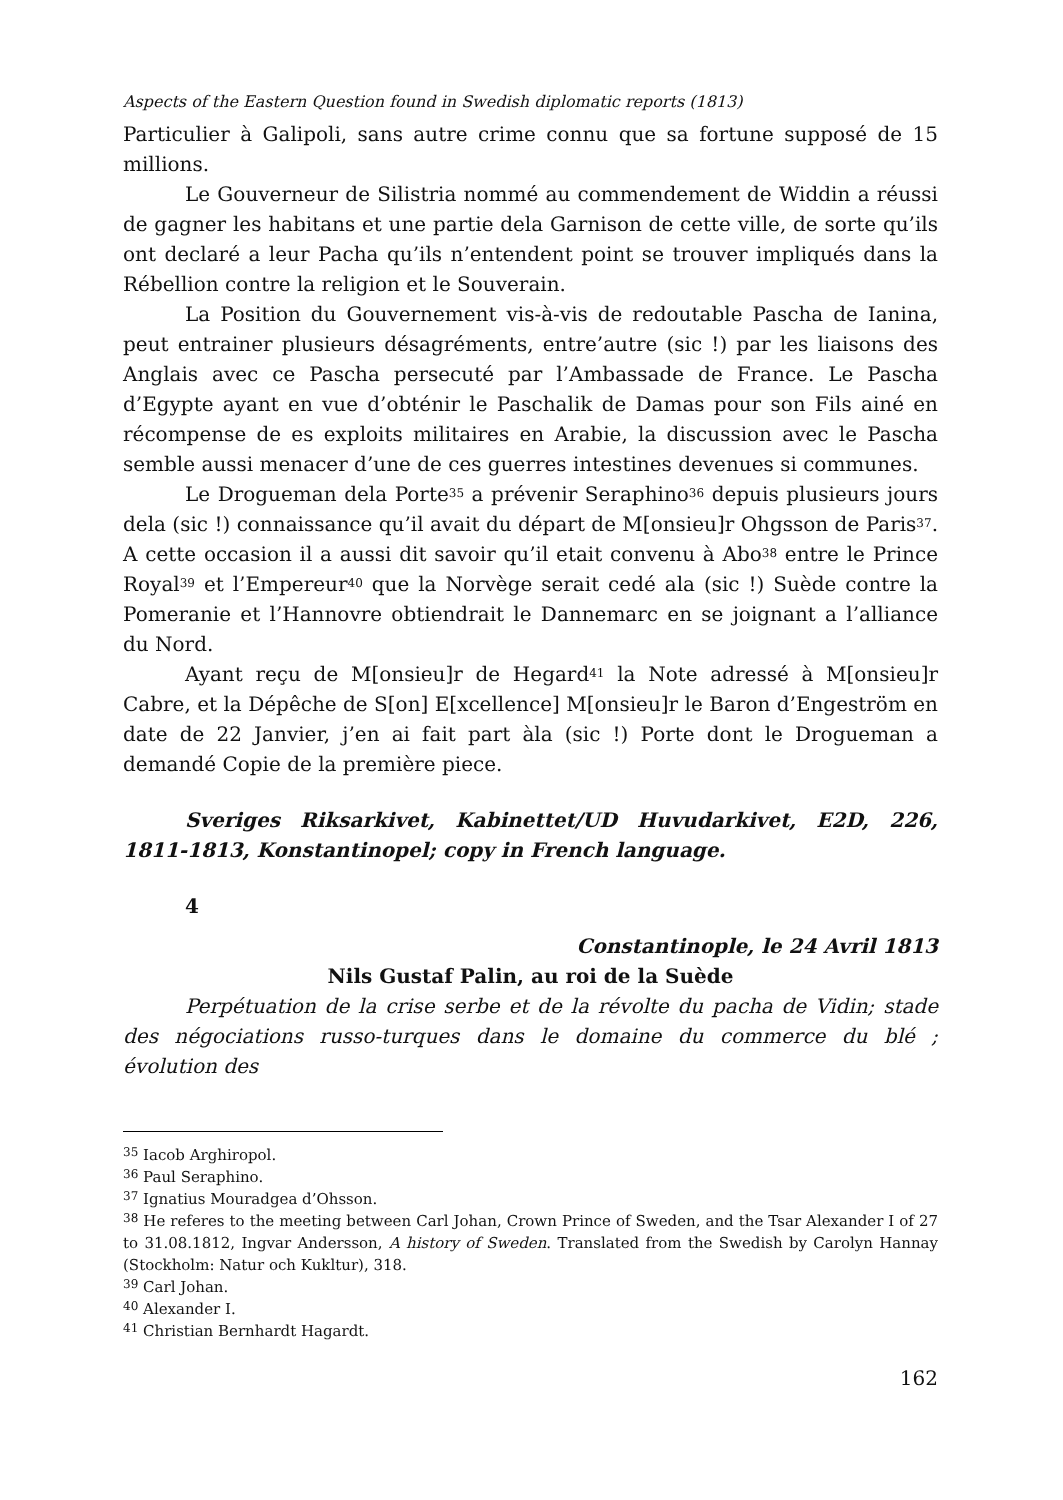Aspects of the Eastern Question found in Swedish diplomatic reports (1813)
Particulier à Galipoli, sans autre crime connu que sa fortune supposé de 15 millions.
Le Gouverneur de Silistria nommé au commendement de Widdin a réussi de gagner les habitans et une partie dela Garnison de cette ville, de sorte qu’ils ont declaré a leur Pacha qu’ils n’entendent point se trouver impliqués dans la Rébellion contre la religion et le Souverain.
La Position du Gouvernement vis-à-vis de redoutable Pascha de Ianina, peut entrainer plusieurs désagréments, entre’autre (sic !) par les liaisons des Anglais avec ce Pascha persecuté par l’Ambassade de France. Le Pascha d’Egypte ayant en vue d’obténir le Paschalik de Damas pour son Fils ainé en récompense de es exploits militaires en Arabie, la discussion avec le Pascha semble aussi menacer d’une de ces guerres intestines devenues si communes.
Le Drogueman dela Porte<sup>35</sup> a prévenir Seraphino<sup>36</sup> depuis plusieurs jours dela (sic !) connaissance qu’il avait du départ de M[onsieu]r Ohgsson de Paris<sup>37</sup>. A cette occasion il a aussi dit savoir qu’il etait convenu à Abo<sup>38</sup> entre le Prince Royal<sup>39</sup> et l’Empereur<sup>40</sup> que la Norvège serait cedé ala (sic !) Suède contre la Pomeranie et l’Hannovre obtiendrait le Dannemarc en se joignant a l’alliance du Nord.
Ayant reçu de M[onsieu]r de Hegard<sup>41</sup> la Note adressé à M[onsieu]r Cabre, et la Dépêche de S[on] E[xcellence] M[onsieu]r le Baron d’Engeström en date de 22 Janvier, j’en ai fait part àla (sic !) Porte dont le Drogueman a demandé Copie de la première piece.
Sveriges Riksarkivet, Kabinettet/UD Huvudarkivet, E2D, 226, 1811-1813, Konstantinopel; copy in French language.
4
Constantinople, le 24 Avril 1813
Nils Gustaf Palin, au roi de la Suède
Perpétuation de la crise serbe et de la révolte du pacha de Vidin; stade des négociations russo-turques dans le domaine du commerce du blé ; évolution des
<sup>35</sup> Iacob Arghiropol.
<sup>36</sup> Paul Seraphino.
<sup>37</sup> Ignatius Mouradgea d’Ohsson.
<sup>38</sup> He referes to the meeting between Carl Johan, Crown Prince of Sweden, and the Tsar Alexander I of 27 to 31.08.1812, Ingvar Andersson, A history of Sweden. Translated from the Swedish by Carolyn Hannay (Stockholm: Natur och Kukltur), 318.
<sup>39</sup> Carl Johan.
<sup>40</sup> Alexander I.
<sup>41</sup> Christian Bernhardt Hagardt.
162